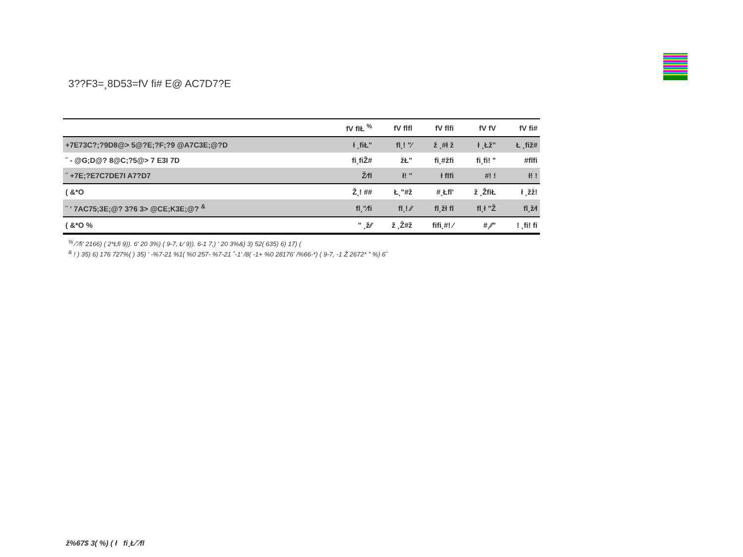3??F3=¸8D53=fV fi# E@ AC7D7?E
| | fV fIŁ <sup>%</sup> | fV flfl | fV flfi | fV fV | fV fi# |
| --- | --- | --- | --- | --- | --- |
| +7E73C?;?9D8@> 5@?E;?F;?9 @A7C3E;@?D | ł ¸fiŁ" | fl¸! "⁄ | ž ¸#ł ž | ł ¸Łž" | Ł ¸fiž# |
| ˝ - @G;D@? 8@C;?5@> 7 E3I 7D | fi¸fiŽ# | žŁ" | fi¸#žfi | fi¸fi! " | #flfi |
| ˝ +7E;?E7C7DE7I A7?D7 | Ž⁄fl | ł! " | ł flfi | #! ! | ł! ! |
| ( &*O | Ž¸! ## | Ł¸"#ž | #¸Łfl' | ž ¸ŽfiŁ | ł ¸žž! |
| ˝ ' 7AC75;3E;@? 3?6 3> @CE;K3E;@? <sup>&</sup> | fl¸"⁄fi | fl¸! ⁄⁄ | fl¸žł fl | fl¸ł "Ž | fl¸ž⁄ł |
| ( &*O % | " ¸ž⁄⁄ | ž ¸Ž#ž | fifi¸#! ⁄ | #¸⁄⁄" | ! ¸fi! fi |
<sup>%</sup> ⁄˘⁄fi' 2166) ( 2*Łfi 9)). 6' 20 3%) ( 9-7, Ł⁄ 9)). 6-1 7,) ' 20 3%&) 3) 52( 635) 6) 17) (
<sup>&</sup> ! ) 35) 6) 176 727%( ) 35) ' -%7-21 %1( %0 257- %7-21 ˚-1' /8( -1+ %0 28176' /%66-*) ( 9-7, -1 Ž 2672* " %) 6˝
ž%67$ 3( %) ( ł fi¸Ł⁄˘⁄fl